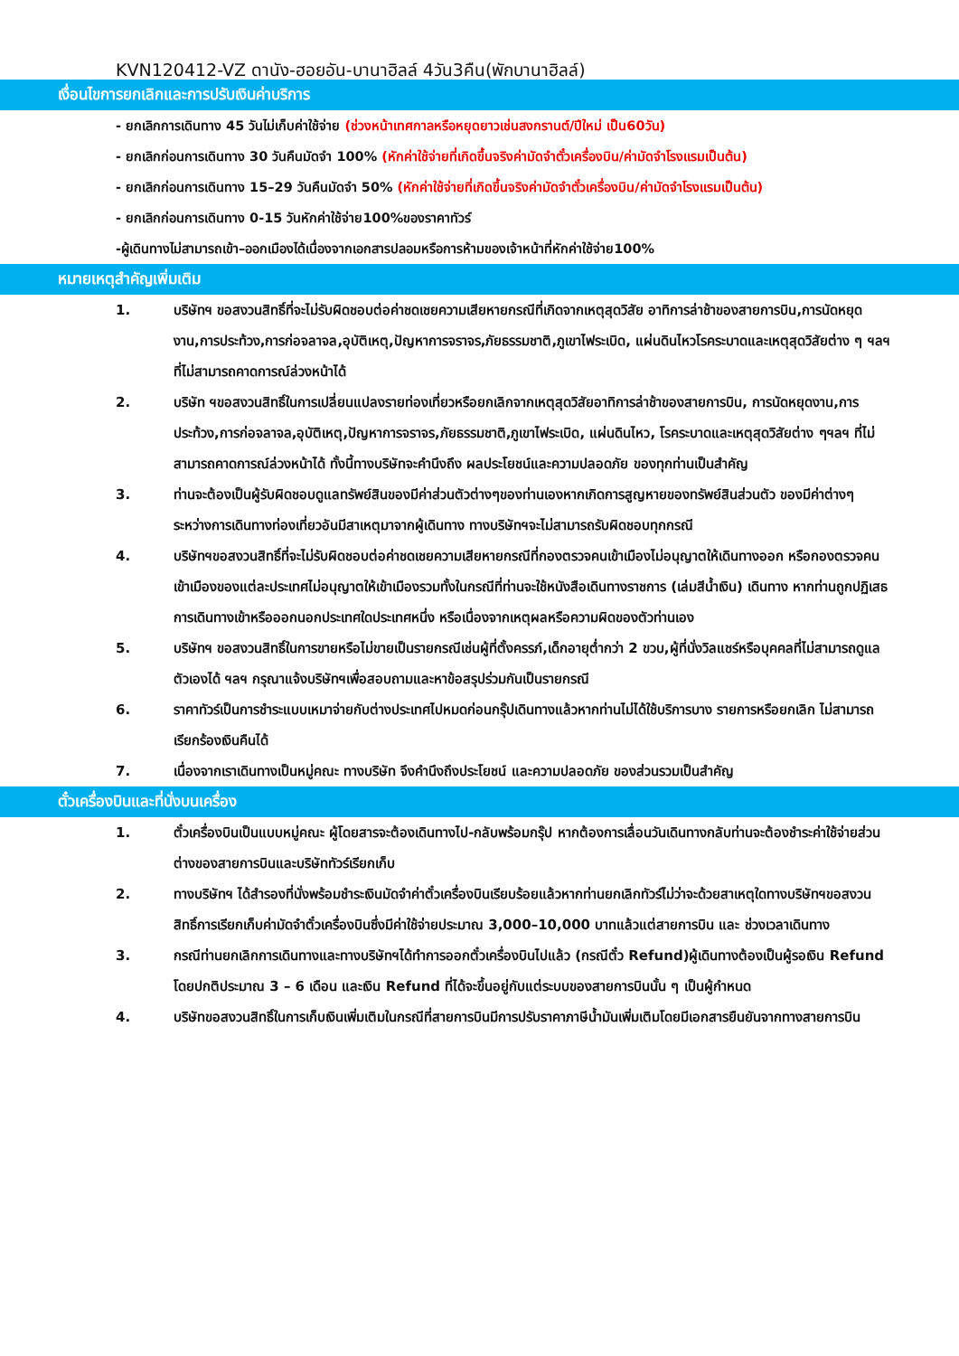KVN120412-VZ ดานัง-ฮอยอัน-บานาฮิลล์ 4วัน3คืน(พักบานาฮิลล์)
เงื่อนไขการยกเลิกและการปรับเงินค่าบริการ
- ยกเลิกการเดินทาง 45 วันไม่เก็บค่าใช้จ่าย (ช่วงหน้าเทศกาลหรือหยุดยาวเช่นสงกรานต์/ปีใหม่ เป็น60วัน)
- ยกเลิกก่อนการเดินทาง 30 วันคืนมัดจำ 100% (หักค่าใช้จ่ายที่เกิดขึ้นจริงค่ามัดจำตั๋วเครื่องบิน/ค่ามัดจำโรงแรมเป็นต้น)
- ยกเลิกก่อนการเดินทาง 15–29 วันคืนมัดจำ 50% (หักค่าใช้จ่ายที่เกิดขึ้นจริงค่ามัดจำตั๋วเครื่องบิน/ค่ามัดจำโรงแรมเป็นต้น)
- ยกเลิกก่อนการเดินทาง 0-15 วันหักค่าใช้จ่าย100%ของราคาทัวร์
-ผู้เดินทางไม่สามารถเข้า–ออกเมืองได้เนื่องจากเอกสารปลอมหรือการห้ามของเจ้าหน้าที่หักค่าใช้จ่าย100%
หมายเหตุสำคัญเพิ่มเติม
1. บริษัทฯ ขอสงวนสิทธิ์ที่จะไม่รับผิดชอบต่อค่าชดเชยความเสียหายกรณีที่เกิดจากเหตุสุดวิสัย อาทิการล่าช้าของสายการบิน,การนัดหยุดงาน,การประท้วง,การก่อจลาจล,อุบัติเหตุ,ปัญหาการจราจร,ภัยธรรมชาติ,ภูเขาไฟระเบิด, แผ่นดินไหวโรคระบาดและเหตุสุดวิสัยต่าง ๆ ฯลฯ ที่ไม่สามารถคาดการณ์ล่วงหน้าได้
2. บริษัท ฯขอสงวนสิทธิ์ในการเปลี่ยนแปลงรายท่องเที่ยวหรือยกเลิกจากเหตุสุดวิสัยอาทิการล่าช้าของสายการบิน, การนัดหยุดงาน,การประท้วง,การก่อจลาจล,อุบัติเหตุ,ปัญหาการจราจร,ภัยธรรมชาติ,ภูเขาไฟระเบิด, แผ่นดินไหว, โรคระบาดและเหตุสุดวิสัยต่าง ๆฯลฯ ที่ไม่สามารถคาดการณ์ล่วงหน้าได้ ทั้งนี้ทางบริษัทจะคำนึงถึง ผลประโยชน์และความปลอดภัย ของทุกท่านเป็นสำคัญ
3. ท่านจะต้องเป็นผู้รับผิดชอบดูแลทรัพย์สินของมีค่าส่วนตัวต่างๆของท่านเองหากเกิดการสูญหายของทรัพย์สินส่วนตัว ของมีค่าต่างๆระหว่างการเดินทางท่องเที่ยวอันมีสาเหตุมาจากผู้เดินทาง ทางบริษัทฯจะไม่สามารถรับผิดชอบทุกกรณี
4. บริษัทฯขอสงวนสิทธิ์ที่จะไม่รับผิดชอบต่อค่าชดเชยความเสียหายกรณีที่กองตรวจคนเข้าเมืองไม่อนุญาตให้เดินทางออก หรือกองตรวจคนเข้าเมืองของแต่ละประเทศไม่อนุญาตให้เข้าเมืองรวมทั้งในกรณีที่ท่านจะใช้หนังสือเดินทางราชการ (เล่มสีน้ำเงิน) เดินทาง หากท่านถูกปฏิเสธการเดินทางเข้าหรือออกนอกประเทศใดประเทศหนึ่ง หรือเนื่องจากเหตุผลหรือความผิดของตัวท่านเอง
5. บริษัทฯ ขอสงวนสิทธิ์ในการขายหรือไม่ขายเป็นรายกรณีเช่นผู้ที่ตั้งครรภ์,เด็กอายุต่ำกว่า 2 ขวบ,ผู้ที่นั่งวิลแชร์หรือบุคคลที่ไม่สามารถดูแลตัวเองได้ ฯลฯ กรุณาแจ้งบริษัทฯเพื่อสอบถามและหาข้อสรุปร่วมกันเป็นรายกรณี
6. ราคาทัวร์เป็นการชำระแบบเหมาจ่ายกับต่างประเทศไปหมดก่อนกรุ๊ปเดินทางแล้วหากท่านไม่ได้ใช้บริการบาง รายการหรือยกเลิก ไม่สามารถเรียกร้องเงินคืนได้
7. เนื่องจากเราเดินทางเป็นหมู่คณะ ทางบริษัท จึงคำนึงถึงประโยชน์ และความปลอดภัย ของส่วนรวมเป็นสำคัญ
ตั๋วเครื่องบินและที่นั่งบนเครื่อง
1. ตั๋วเครื่องบินเป็นแบบหมู่คณะ ผู้โดยสารจะต้องเดินทางไป-กลับพร้อมกรุ๊ป หากต้องการเลื่อนวันเดินทางกลับท่านจะต้องชำระค่าใช้จ่ายส่วนต่างของสายการบินและบริษัททัวร์เรียกเก็บ
2. ทางบริษัทฯ ได้สำรองที่นั่งพร้อมชำระเงินมัดจำค่าตั๋วเครื่องบินเรียบร้อยแล้วหากท่านยกเลิกทัวร์ไม่ว่าจะด้วยสาเหตุใดทางบริษัทฯขอสงวนสิทธิ์การเรียกเก็บค่ามัดจำตั๋วเครื่องบินซึ่งมีค่าใช้จ่ายประมาณ 3,000–10,000 บาทแล้วแต่สายการบิน และ ช่วงเวลาเดินทาง
3. กรณีท่านยกเลิกการเดินทางและทางบริษัทฯได้ทำการออกตั๋วเครื่องบินไปแล้ว (กรณีตั๋ว Refund)ผู้เดินทางต้องเป็นผู้รอเงิน Refund โดยปกติประมาณ 3 – 6 เดือน และเงิน Refund ที่ได้จะขึ้นอยู่กับแต่ระบบของสายการบินนั้น ๆ เป็นผู้กำหนด
4. บริษัทขอสงวนสิทธิ์ในการเก็บเงินเพิ่มเติมในกรณีที่สายการบินมีการปรับราคาภาษีน้ำมันเพิ่มเติมโดยมีเอกสารยืนยันจากทางสายการบิน